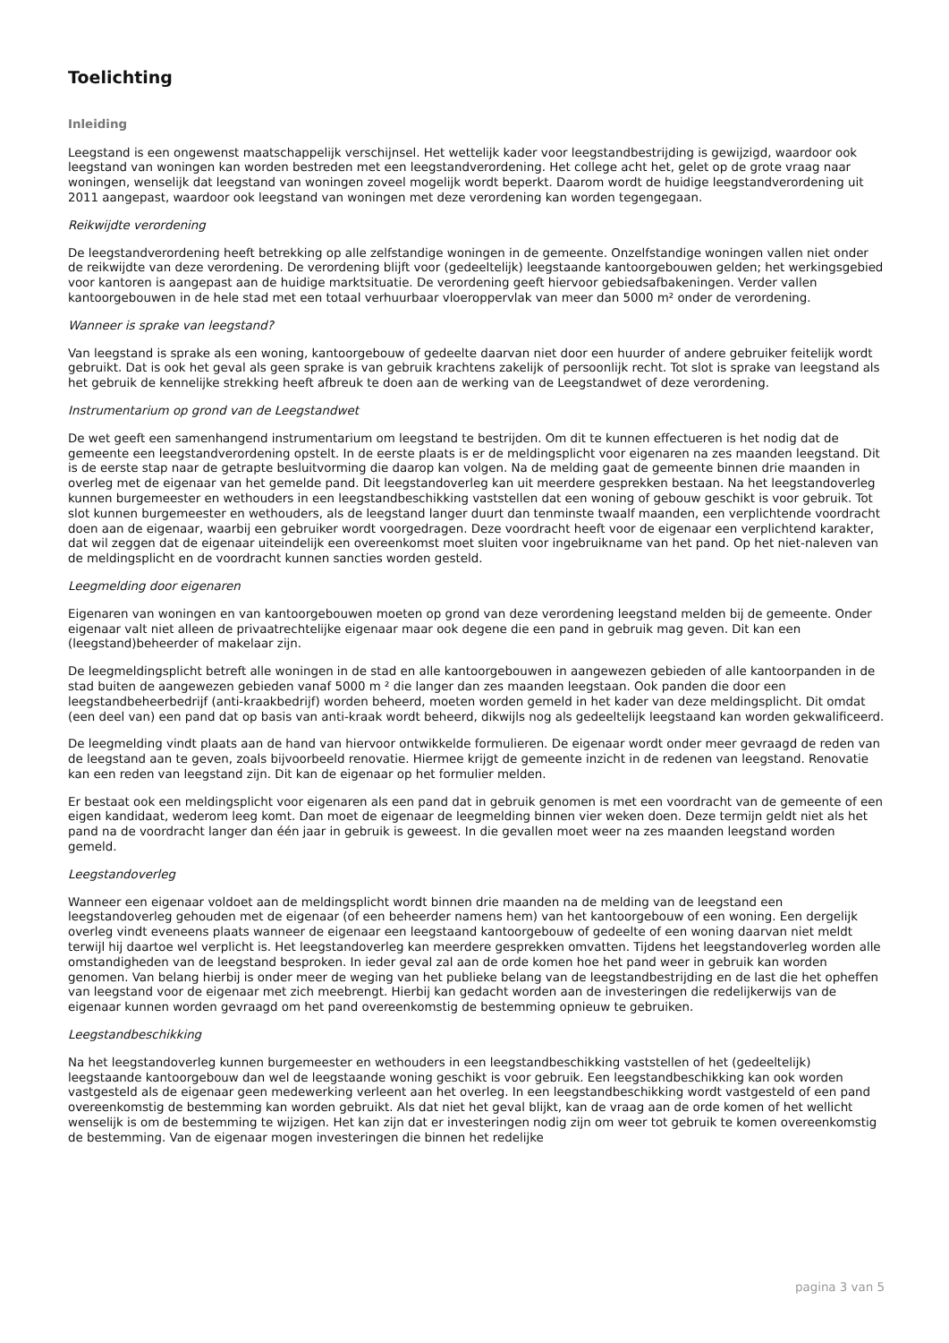Toelichting
Inleiding
Leegstand is een ongewenst maatschappelijk verschijnsel. Het wettelijk kader voor leegstandbestrijding is gewijzigd, waardoor ook leegstand van woningen kan worden bestreden met een leegstandverordening. Het college acht het, gelet op de grote vraag naar woningen, wenselijk dat leegstand van woningen zoveel mogelijk wordt beperkt. Daarom wordt de huidige leegstandverordening uit 2011 aangepast, waardoor ook leegstand van woningen met deze verordening kan worden tegengegaan.
Reikwijdte verordening
De leegstandverordening heeft betrekking op alle zelfstandige woningen in de gemeente. Onzelfstandige woningen vallen niet onder de reikwijdte van deze verordening. De verordening blijft voor (gedeeltelijk) leegstaande kantoorgebouwen gelden; het werkingsgebied voor kantoren is aangepast aan de huidige marktsituatie. De verordening geeft hiervoor gebiedsafbakeningen. Verder vallen kantoorgebouwen in de hele stad met een totaal verhuurbaar vloeroppervlak van meer dan 5000 m² onder de verordening.
Wanneer is sprake van leegstand?
Van leegstand is sprake als een woning, kantoorgebouw of gedeelte daarvan niet door een huurder of andere gebruiker feitelijk wordt gebruikt. Dat is ook het geval als geen sprake is van gebruik krachtens zakelijk of persoonlijk recht. Tot slot is sprake van leegstand als het gebruik de kennelijke strekking heeft afbreuk te doen aan de werking van de Leegstandwet of deze verordening.
Instrumentarium op grond van de Leegstandwet
De wet geeft een samenhangend instrumentarium om leegstand te bestrijden. Om dit te kunnen effectueren is het nodig dat de gemeente een leegstandverordening opstelt. In de eerste plaats is er de meldingsplicht voor eigenaren na zes maanden leegstand. Dit is de eerste stap naar de getrapte besluitvorming die daarop kan volgen. Na de melding gaat de gemeente binnen drie maanden in overleg met de eigenaar van het gemelde pand. Dit leegstandoverleg kan uit meerdere gesprekken bestaan. Na het leegstandoverleg kunnen burgemeester en wethouders in een leegstandbeschikking vaststellen dat een woning of gebouw geschikt is voor gebruik. Tot slot kunnen burgemeester en wethouders, als de leegstand langer duurt dan tenminste twaalf maanden, een verplichtende voordracht doen aan de eigenaar, waarbij een gebruiker wordt voorgedragen. Deze voordracht heeft voor de eigenaar een verplichtend karakter, dat wil zeggen dat de eigenaar uiteindelijk een overeenkomst moet sluiten voor ingebruikname van het pand. Op het niet-naleven van de meldingsplicht en de voordracht kunnen sancties worden gesteld.
Leegmelding door eigenaren
Eigenaren van woningen en van kantoorgebouwen moeten op grond van deze verordening leegstand melden bij de gemeente. Onder eigenaar valt niet alleen de privaatrechtelijke eigenaar maar ook degene die een pand in gebruik mag geven. Dit kan een (leegstand)beheerder of makelaar zijn.
De leegmeldingsplicht betreft alle woningen in de stad en alle kantoorgebouwen in aangewezen gebieden of alle kantoorpanden in de stad buiten de aangewezen gebieden vanaf 5000 m ² die langer dan zes maanden leegstaan. Ook panden die door een leegstandbeheerbedrijf (anti-kraakbedrijf) worden beheerd, moeten worden gemeld in het kader van deze meldingsplicht. Dit omdat (een deel van) een pand dat op basis van anti-kraak wordt beheerd, dikwijls nog als gedeeltelijk leegstaand kan worden gekwalificeerd.
De leegmelding vindt plaats aan de hand van hiervoor ontwikkelde formulieren. De eigenaar wordt onder meer gevraagd de reden van de leegstand aan te geven, zoals bijvoorbeeld renovatie. Hiermee krijgt de gemeente inzicht in de redenen van leegstand. Renovatie kan een reden van leegstand zijn. Dit kan de eigenaar op het formulier melden.
Er bestaat ook een meldingsplicht voor eigenaren als een pand dat in gebruik genomen is met een voordracht van de gemeente of een eigen kandidaat, wederom leeg komt. Dan moet de eigenaar de leegmelding binnen vier weken doen. Deze termijn geldt niet als het pand na de voordracht langer dan één jaar in gebruik is geweest. In die gevallen moet weer na zes maanden leegstand worden gemeld.
Leegstandoverleg
Wanneer een eigenaar voldoet aan de meldingsplicht wordt binnen drie maanden na de melding van de leegstand een leegstandoverleg gehouden met de eigenaar (of een beheerder namens hem) van het kantoorgebouw of een woning. Een dergelijk overleg vindt eveneens plaats wanneer de eigenaar een leegstaand kantoorgebouw of gedeelte of een woning daarvan niet meldt terwijl hij daartoe wel verplicht is. Het leegstandoverleg kan meerdere gesprekken omvatten. Tijdens het leegstandoverleg worden alle omstandigheden van de leegstand besproken. In ieder geval zal aan de orde komen hoe het pand weer in gebruik kan worden genomen. Van belang hierbij is onder meer de weging van het publieke belang van de leegstandbestrijding en de last die het opheffen van leegstand voor de eigenaar met zich meebrengt. Hierbij kan gedacht worden aan de investeringen die redelijkerwijs van de eigenaar kunnen worden gevraagd om het pand overeenkomstig de bestemming opnieuw te gebruiken.
Leegstandbeschikking
Na het leegstandoverleg kunnen burgemeester en wethouders in een leegstandbeschikking vaststellen of het (gedeeltelijk) leegstaande kantoorgebouw dan wel de leegstaande woning geschikt is voor gebruik. Een leegstandbeschikking kan ook worden vastgesteld als de eigenaar geen medewerking verleent aan het overleg. In een leegstandbeschikking wordt vastgesteld of een pand overeenkomstig de bestemming kan worden gebruikt. Als dat niet het geval blijkt, kan de vraag aan de orde komen of het wellicht wenselijk is om de bestemming te wijzigen. Het kan zijn dat er investeringen nodig zijn om weer tot gebruik te komen overeenkomstig de bestemming. Van de eigenaar mogen investeringen die binnen het redelijke
pagina 3 van 5